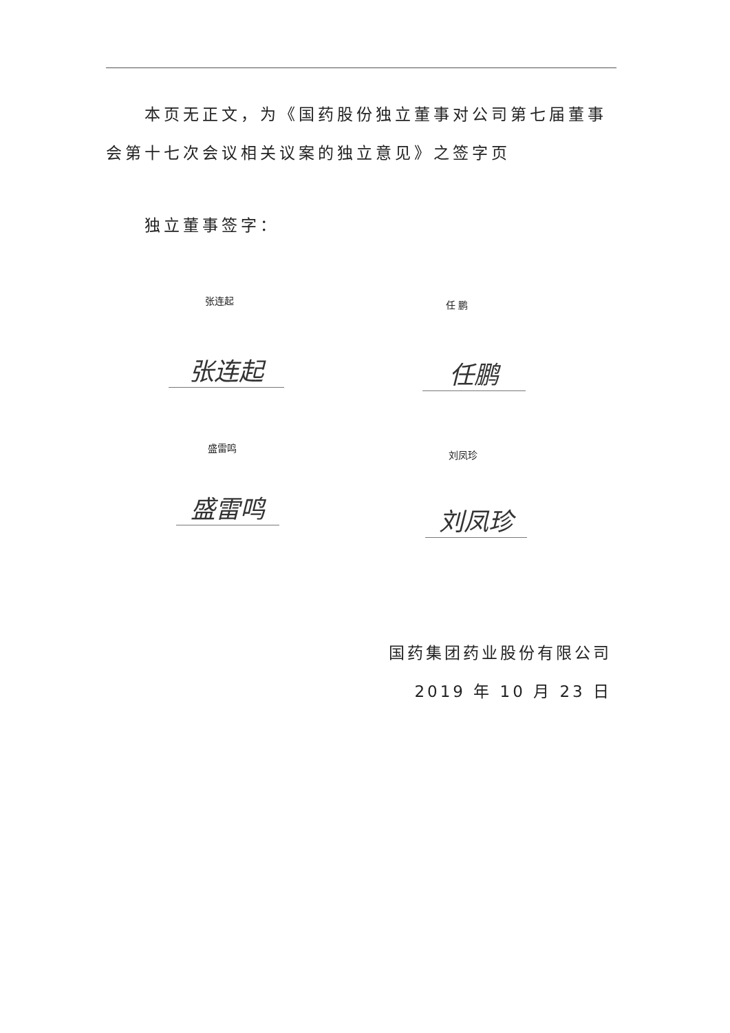本页无正文，为《国药股份独立董事对公司第七届董事会第十七次会议相关议案的独立意见》之签字页
独立董事签字：
张连起 任 鹏
张连起 任鹏
盛雷鸣
刘凤珍
盛雷鸣 刘凤珍
国药集团药业股份有限公司
2019 年 10 月 23 日